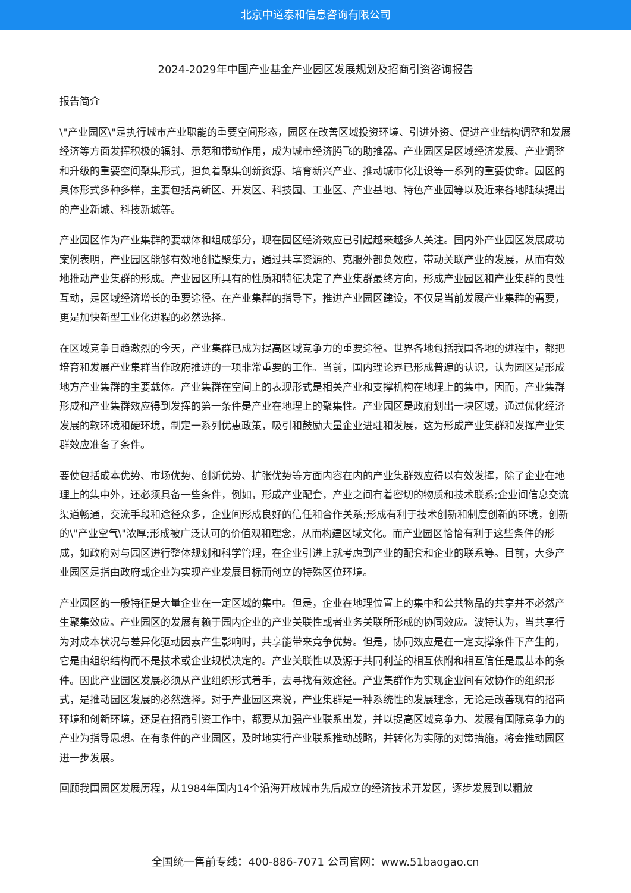北京中道泰和信息咨询有限公司
2024-2029年中国产业基金产业园区发展规划及招商引资咨询报告
报告简介
\"产业园区\"是执行城市产业职能的重要空间形态，园区在改善区域投资环境、引进外资、促进产业结构调整和发展经济等方面发挥积极的辐射、示范和带动作用，成为城市经济腾飞的助推器。产业园区是区域经济发展、产业调整和升级的重要空间聚集形式，担负着聚集创新资源、培育新兴产业、推动城市化建设等一系列的重要使命。园区的具体形式多种多样，主要包括高新区、开发区、科技园、工业区、产业基地、特色产业园等以及近来各地陆续提出的产业新城、科技新城等。
产业园区作为产业集群的要载体和组成部分，现在园区经济效应已引起越来越多人关注。国内外产业园区发展成功案例表明，产业园区能够有效地创造聚集力，通过共享资源的、克服外部负效应，带动关联产业的发展，从而有效地推动产业集群的形成。产业园区所具有的性质和特征决定了产业集群最终方向，形成产业园区和产业集群的良性互动，是区域经济增长的重要途径。在产业集群的指导下，推进产业园区建设，不仅是当前发展产业集群的需要，更是加快新型工业化进程的必然选择。
在区域竞争日趋激烈的今天，产业集群已成为提高区域竞争力的重要途径。世界各地包括我国各地的进程中，都把培育和发展产业集群当作政府推进的一项非常重要的工作。当前，国内理论界已形成普遍的认识，认为园区是形成地方产业集群的主要载体。产业集群在空间上的表现形式是相关产业和支撑机构在地理上的集中，因而，产业集群形成和产业集群效应得到发挥的第一条件是产业在地理上的聚集性。产业园区是政府划出一块区域，通过优化经济发展的软环境和硬环境，制定一系列优惠政策，吸引和鼓励大量企业进驻和发展，这为形成产业集群和发挥产业集群效应准备了条件。
要使包括成本优势、市场优势、创新优势、扩张优势等方面内容在内的产业集群效应得以有效发挥，除了企业在地理上的集中外，还必须具备一些条件，例如，形成产业配套，产业之间有着密切的物质和技术联系;企业间信息交流渠道畅通，交流手段和途径众多，企业间形成良好的信任和合作关系;形成有利于技术创新和制度创新的环境，创新的\"产业空气\"浓厚;形成被广泛认可的价值观和理念，从而构建区域文化。而产业园区恰恰有利于这些条件的形成，如政府对与园区进行整体规划和科学管理，在企业引进上就考虑到产业的配套和企业的联系等。目前，大多产业园区是指由政府或企业为实现产业发展目标而创立的特殊区位环境。
产业园区的一般特征是大量企业在一定区域的集中。但是，企业在地理位置上的集中和公共物品的共享并不必然产生聚集效应。产业园区的发展有赖于园内企业的产业关联性或者业务关联所形成的协同效应。波特认为，当共享行为对成本状况与差异化驱动因素产生影响时，共享能带来竞争优势。但是，协同效应是在一定支撑条件下产生的，它是由组织结构而不是技术或企业规模决定的。产业关联性以及源于共同利益的相互依附和相互信任是最基本的条件。因此产业园区发展必须从产业组织形式着手，去寻找有效途径。产业集群作为实现企业间有效协作的组织形式，是推动园区发展的必然选择。对于产业园区来说，产业集群是一种系统性的发展理念，无论是改善现有的招商环境和创新环境，还是在招商引资工作中，都要从加强产业联系出发，并以提高区域竞争力、发展有国际竞争力的产业为指导思想。在有条件的产业园区，及时地实行产业联系推动战略，并转化为实际的对策措施，将会推动园区进一步发展。
回顾我国园区发展历程，从1984年国内14个沿海开放城市先后成立的经济技术开发区，逐步发展到以粗放
全国统一售前专线：400-886-7071 公司官网：www.51baogao.cn